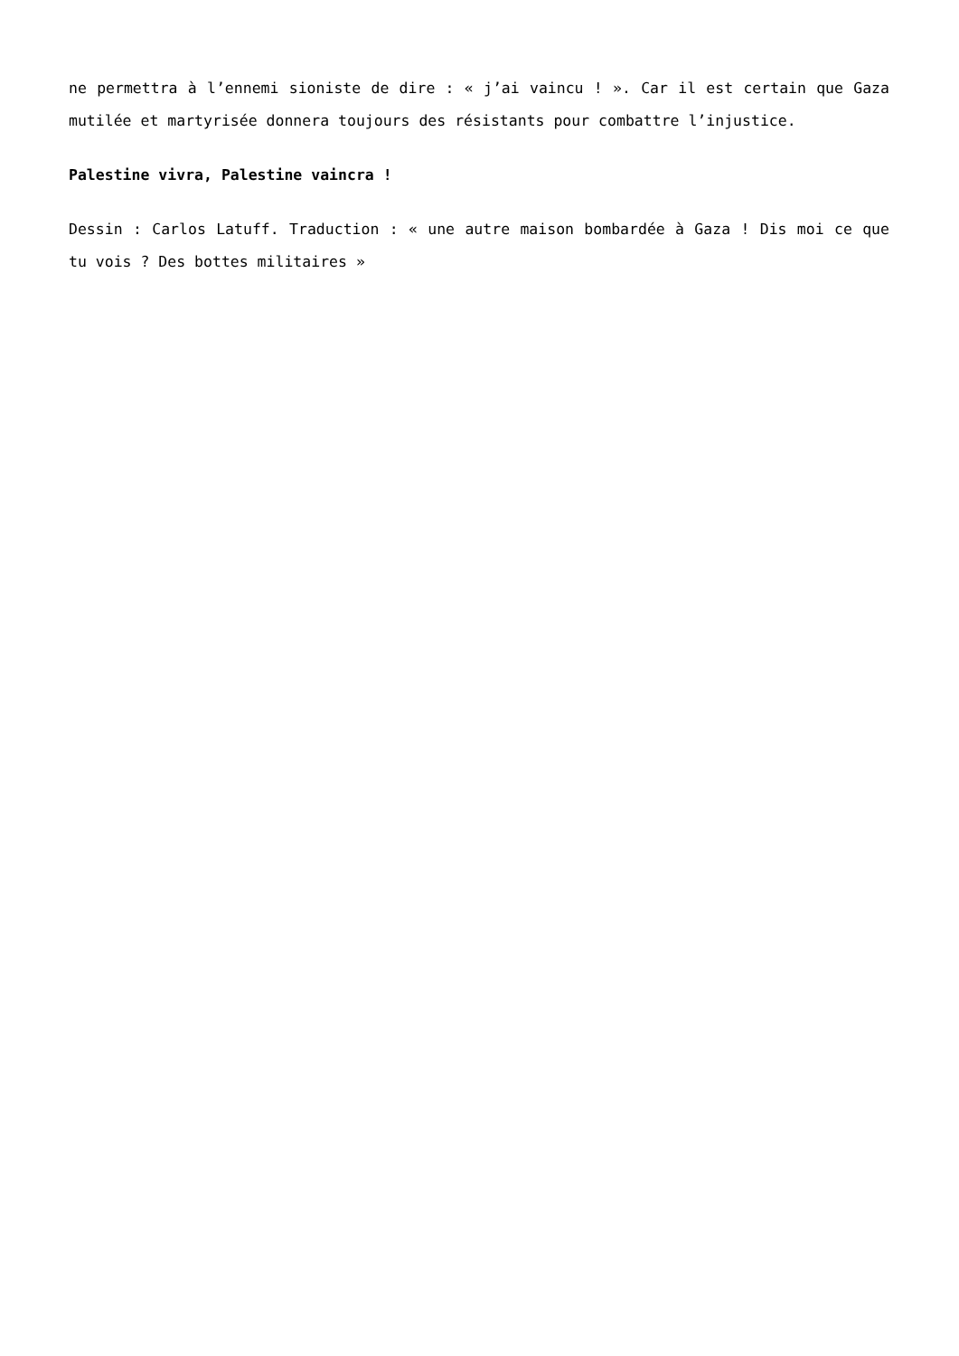ne permettra à l’ennemi sioniste de dire : « j’ai vaincu ! ». Car il est certain que Gaza mutilée et martyrisée donnera toujours des résistants pour combattre l’injustice.
Palestine vivra, Palestine vaincra !
Dessin : Carlos Latuff. Traduction : « une autre maison bombardée à Gaza ! Dis moi ce que tu vois ? Des bottes militaires »